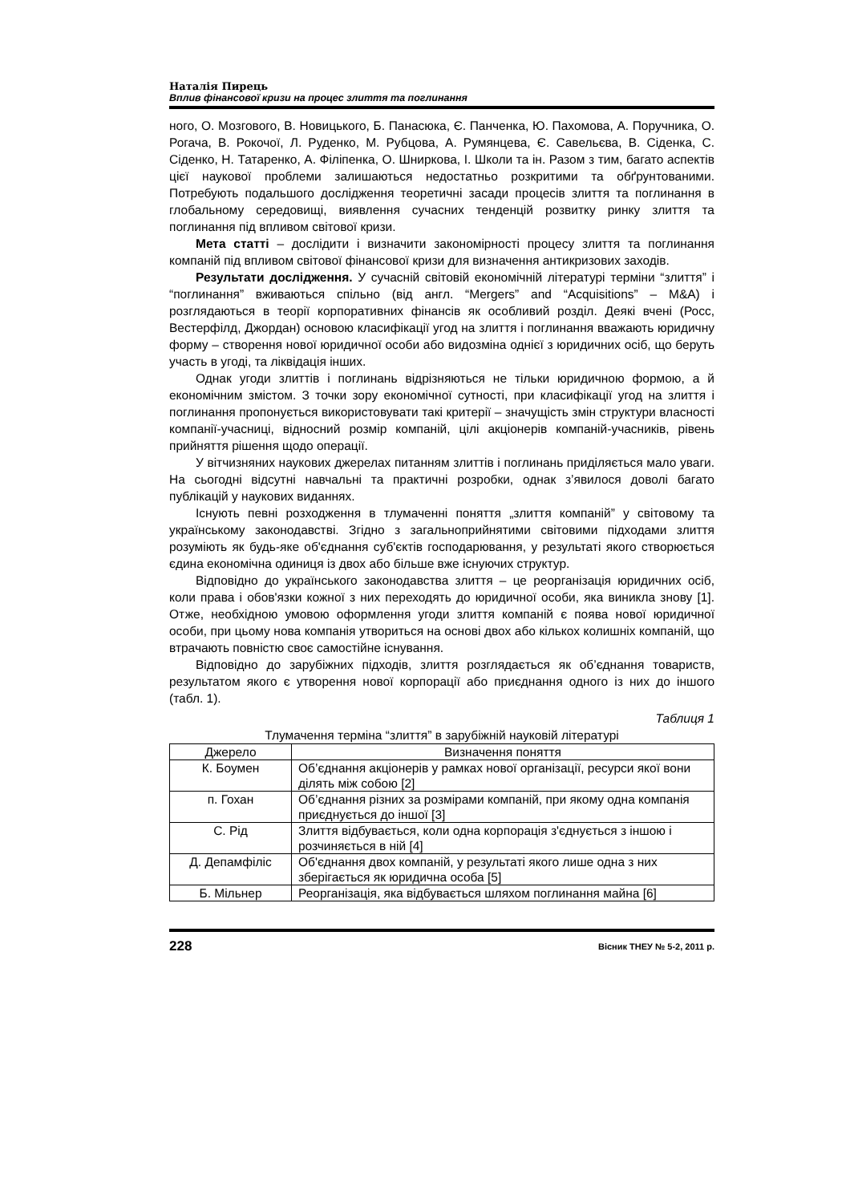Наталія Пирець
Вплив фінансової кризи на процес злиття та поглинання
ного, О. Мозгового, В. Новицького, Б. Панасюка, Є. Панченка, Ю. Пахомова, А. Поручника, О. Рогача, В. Рокочої, Л. Руденко, М. Рубцова, А. Румянцева, Є. Савельєва, В. Сіденка, С. Сіденко, Н. Татаренко, А. Філіпенка, О. Шниркова, І. Школи та ін. Разом з тим, багато аспектів цієї наукової проблеми залишаються недостатньо розкритими та обґрунтованими. Потребують подальшого дослідження теоретичні засади процесів злиття та поглинання в глобальному середовищі, виявлення сучасних тенденцій розвитку ринку злиття та поглинання під впливом світової кризи.
Мета статті – дослідити і визначити закономірності процесу злиття та поглинання компаній під впливом світової фінансової кризи для визначення антикризових заходів.
Результати дослідження. У сучасній світовій економічній літературі терміни “злиття” і “поглинання” вживаються спільно (від англ. “Mergers” and “Acquisitions” – M&A) і розглядаються в теорії корпоративних фінансів як особливий розділ. Деякі вчені (Росс, Вестерфілд, Джордан) основою класифікації угод на злиття і поглинання вважають юридичну форму – створення нової юридичної особи або видозміна однієї з юридичних осіб, що беруть участь в угоді, та ліквідація інших.
Однак угоди злиттів і поглинань відрізняються не тільки юридичною формою, а й економічним змістом. З точки зору економічної сутності, при класифікації угод на злиття і поглинання пропонується використовувати такі критерії – значущість змін структури власності компанії-учасниці, відносний розмір компаній, цілі акціонерів компаній-учасників, рівень прийняття рішення щодо операції.
У вітчизняних наукових джерелах питанням злиттів і поглинань приділяється мало уваги. На сьогодні відсутні навчальні та практичні розробки, однак з’явилося доволі багато публікацій у наукових виданнях.
Існують певні розходження в тлумаченні поняття „злиття компаній” у світовому та українському законодавстві. Згідно з загальноприйнятими світовими підходами злиття розуміють як будь-яке об'єднання суб'єктів господарювання, у результаті якого створюється єдина економічна одиниця із двох або більше вже існуючих структур.
Відповідно до українського законодавства злиття – це реорганізація юридичних осіб, коли права і обов'язки кожної з них переходять до юридичної особи, яка виникла знову [1]. Отже, необхідною умовою оформлення угоди злиття компаній є поява нової юридичної особи, при цьому нова компанія утвориться на основі двох або кількох колишніх компаній, що втрачають повністю своє самостійне існування.
Відповідно до зарубіжних підходів, злиття розглядається як об’єднання товариств, результатом якого є утворення нової корпорації або приєднання одного із них до іншого (табл. 1).
Таблиця 1
Тлумачення терміна “злиття” в зарубіжній науковій літературі
| Джерело | Визначення поняття |
| --- | --- |
| К. Боумен | Об’єднання акціонерів у рамках нової організації, ресурси якої вони ділять між собою [2] |
| п. Гохан | Об’єднання різних за розмірами компаній, при якому одна компанія приєднується до іншої [3] |
| С. Рід | Злиття відбувається, коли одна корпорація з'єднується з іншою і розчиняється в ній [4] |
| Д. Депамфіліс | Об'єднання двох компаній, у результаті якого лише одна з них зберігається як юридична особа [5] |
| Б. Мільнер | Реорганізація, яка відбувається шляхом поглинання майна [6] |
228 Вісник ТНЕУ № 5-2, 2011 р.